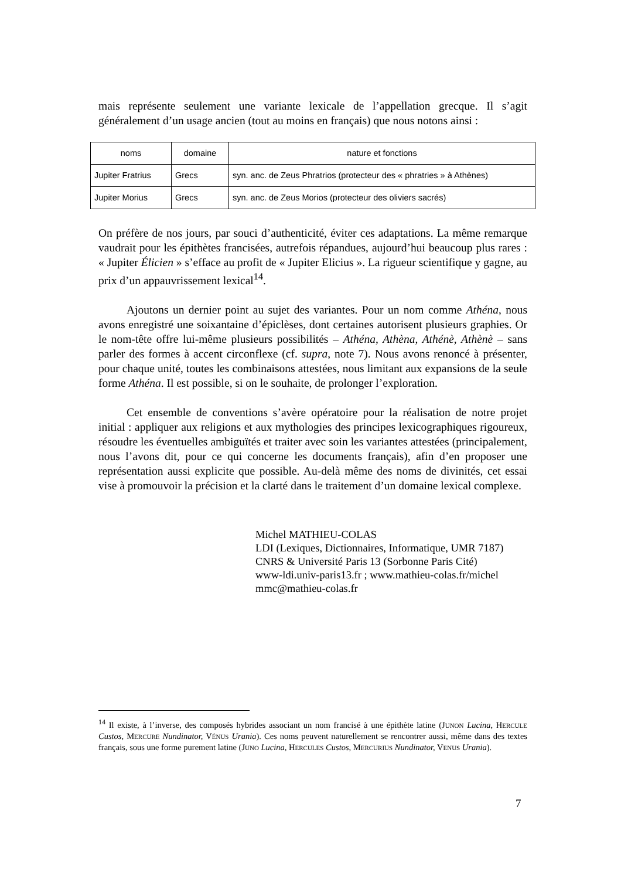mais représente seulement une variante lexicale de l’appellation grecque. Il s’agit généralement d’un usage ancien (tout au moins en français) que nous notons ainsi :
| noms | domaine | nature et fonctions |
| --- | --- | --- |
| Jupiter Fratrius | Grecs | syn. anc. de Zeus Phratrios (protecteur des « phratries » à Athènes) |
| Jupiter Morius | Grecs | syn. anc. de Zeus Morios (protecteur des oliviers sacrés) |
On préfère de nos jours, par souci d’authenticité, éviter ces adaptations. La même remarque vaudrait pour les épithètes francisées, autrefois répandues, aujourd’hui beaucoup plus rares : « Jupiter Élicien » s’efface au profit de « Jupiter Elicius ». La rigueur scientifique y gagne, au prix d’un appauvrissement lexical<sup>14</sup>.
Ajoutons un dernier point au sujet des variantes. Pour un nom comme Athéna, nous avons enregistré une soixantaine d’épiclèses, dont certaines autorisent plusieurs graphies. Or le nom-tête offre lui-même plusieurs possibilités – Athéna, Athèna, Athénè, Athènè – sans parler des formes à accent circonflexe (cf. supra, note 7). Nous avons renoncé à présenter, pour chaque unité, toutes les combinaisons attestées, nous limitant aux expansions de la seule forme Athéna. Il est possible, si on le souhaite, de prolonger l’exploration.
Cet ensemble de conventions s’avère opératoire pour la réalisation de notre projet initial : appliquer aux religions et aux mythologies des principes lexicographiques rigoureux, résoudre les éventuelles ambiguïtés et traiter avec soin les variantes attestées (principalement, nous l’avons dit, pour ce qui concerne les documents français), afin d’en proposer une représentation aussi explicite que possible. Au-delà même des noms de divinités, cet essai vise à promouvoir la précision et la clarté dans le traitement d’un domaine lexical complexe.
Michel MATHIEU-COLAS
LDI (Lexiques, Dictionnaires, Informatique, UMR 7187)
CNRS & Université Paris 13 (Sorbonne Paris Cité)
www-ldi.univ-paris13.fr ; www.mathieu-colas.fr/michel
mmc@mathieu-colas.fr
<sup>14</sup> Il existe, à l’inverse, des composés hybrides associant un nom francisé à une épithète latine (JUNON Lucina, HERCULE Custos, MERCURE Nundinator, VÉNUS Urania). Ces noms peuvent naturellement se rencontrer aussi, même dans des textes français, sous une forme purement latine (JUNO Lucina, HERCULES Custos, MERCURIUS Nundinator, VENUS Urania).
7